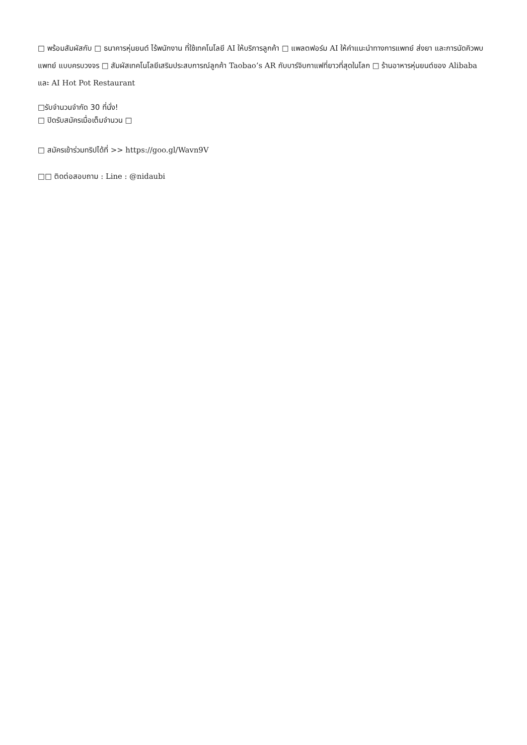□ พร้อมสัมผัสกับ □ ธนาคารหุ่นยนต์ ไร้พนักงาน ที่ใช้เทคโนโลยี AI ให้บริการลูกค้า □ แพลตฟอร์ม AI ให้คำแนะนำทางการแพทย์ ส่งยา และการนัดคิวพบแพทย์ แบบครบวงจร □ สัมผัสเทคโนโลยีเสริมประสบการณ์ลูกค้า Taobao’s AR กับบาร์จิบกาแฟที่ยาวที่สุดในโลก □ ร้านอาหารหุ่นยนต์ของ Alibaba และ AI Hot Pot Restaurant
□รับจำนวนจำกัด 30 ที่นั่ง!
□ ปิดรับสมัครเมื่อเต็มจำนวน □
□ สมัครเข้าร่วมทริปได้ที่ >> https://goo.gl/Wavn9V
□□ ติดต่อสอบถาม : Line : @nidaubi